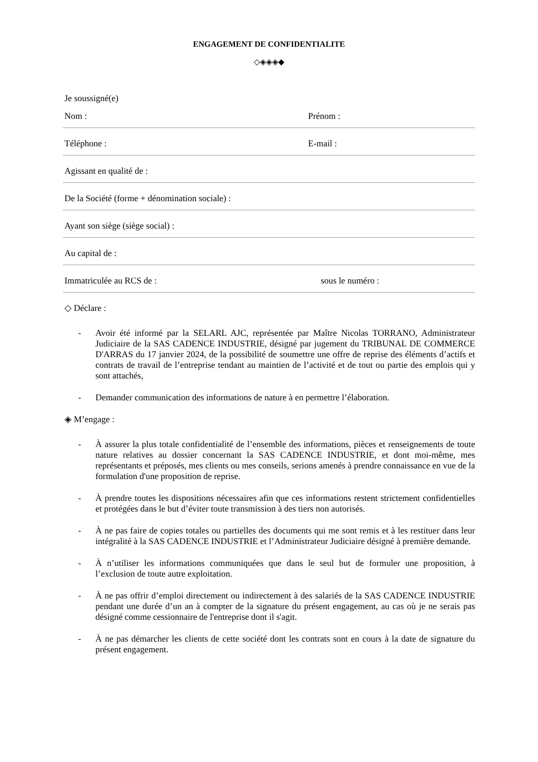ENGAGEMENT DE CONFIDENTIALITE
◇◈◈◈◆
Je soussigné(e)
Nom : Prénom :
Téléphone : E-mail :
Agissant en qualité de :
De la Société (forme + dénomination sociale) :
Ayant son siège (siège social) :
Au capital de :
Immatriculée au RCS de : sous le numéro :
◇ Déclare :
- Avoir été informé par la SELARL AJC, représentée par Maître Nicolas TORRANO, Administrateur Judiciaire de la SAS CADENCE INDUSTRIE, désigné par jugement du TRIBUNAL DE COMMERCE D'ARRAS du 17 janvier 2024, de la possibilité de soumettre une offre de reprise des éléments d’actifs et contrats de travail de l’entreprise tendant au maintien de l’activité et de tout ou partie des emplois qui y sont attachés,
- Demander communication des informations de nature à en permettre l’élaboration.
◈ M’engage :
- À assurer la plus totale confidentialité de l’ensemble des informations, pièces et renseignements de toute nature relatives au dossier concernant la SAS CADENCE INDUSTRIE, et dont moi-même, mes représentants et préposés, mes clients ou mes conseils, serions amenés à prendre connaissance en vue de la formulation d'une proposition de reprise.
- À prendre toutes les dispositions nécessaires afin que ces informations restent strictement confidentielles et protégées dans le but d’éviter toute transmission à des tiers non autorisés.
- À ne pas faire de copies totales ou partielles des documents qui me sont remis et à les restituer dans leur intégralité à la SAS CADENCE INDUSTRIE et l’Administrateur Judiciaire désigné à première demande.
- À n’utiliser les informations communiquées que dans le seul but de formuler une proposition, à l’exclusion de toute autre exploitation.
- À ne pas offrir d’emploi directement ou indirectement à des salariés de la SAS CADENCE INDUSTRIE pendant une durée d’un an à compter de la signature du présent engagement, au cas où je ne serais pas désigné comme cessionnaire de l'entreprise dont il s'agit.
- À ne pas démarcher les clients de cette société dont les contrats sont en cours à la date de signature du présent engagement.